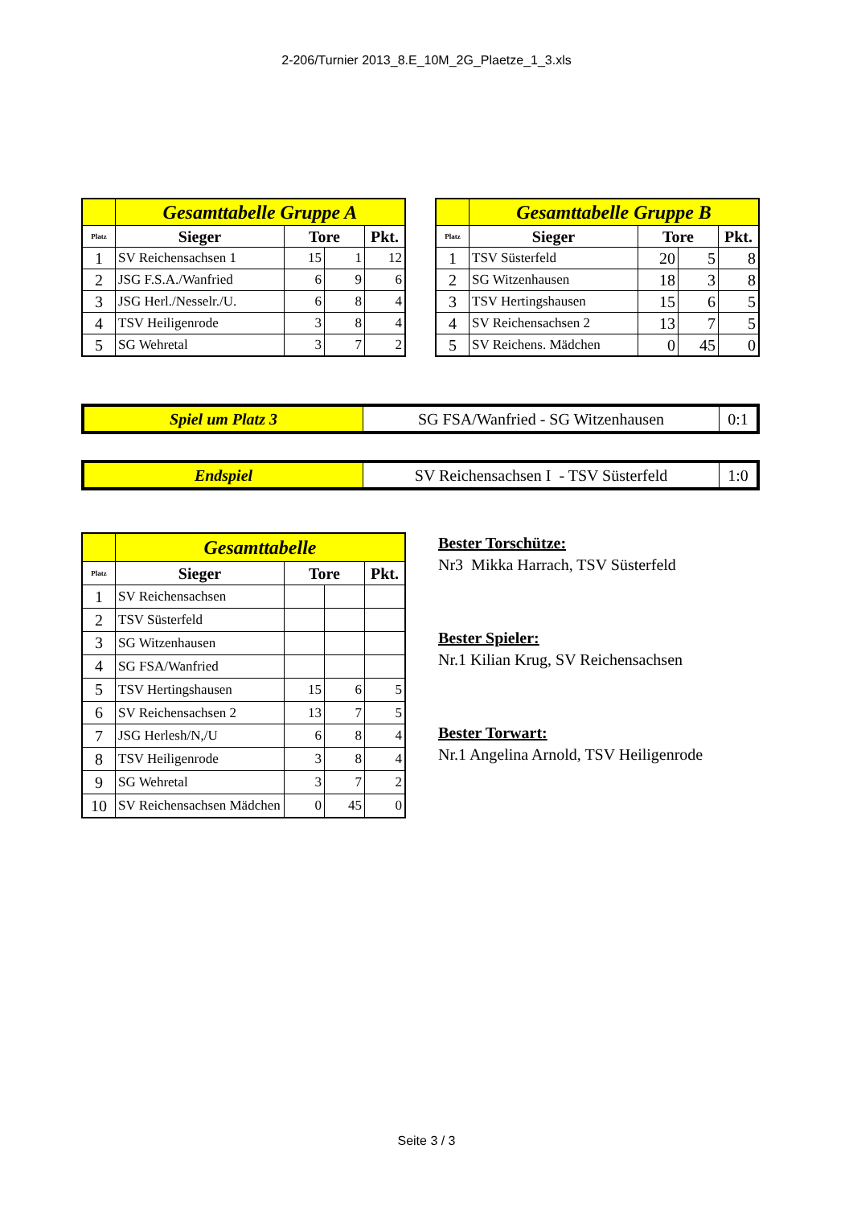2-206/Turnier 2013_8.E_10M_2G_Plaetze_1_3.xls
| | Gesamttabelle Gruppe A | | | |
| Platz | Sieger | Tore | | Pkt. |
| 1 | SV Reichensachsen 1 | 15 | 1 | 12 |
| 2 | JSG F.S.A./Wanfried | 6 | 9 | 6 |
| 3 | JSG Herl./Nesselr./U. | 6 | 8 | 4 |
| 4 | TSV Heiligenrode | 3 | 8 | 4 |
| 5 | SG Wehretal | 3 | 7 | 2 |
| | Gesamttabelle Gruppe B | | | |
| Platz | Sieger | Tore | | Pkt. |
| 1 | TSV Süsterfeld | 20 | 5 | 8 |
| 2 | SG Witzenhausen | 18 | 3 | 8 |
| 3 | TSV Hertingshausen | 15 | 6 | 5 |
| 4 | SV Reichensachsen 2 | 13 | 7 | 5 |
| 5 | SV Reichens. Mädchen | 0 | 45 | 0 |
| Spiel um Platz 3 | SG FSA/Wanfried - SG Witzenhausen | 0:1 |
| Endspiel | SV Reichensachsen I - TSV Süsterfeld | 1:0 |
| | Gesamttabelle | | | |
| Platz | Sieger | Tore | | Pkt. |
| 1 | SV Reichensachsen | | | |
| 2 | TSV Süsterfeld | | | |
| 3 | SG Witzenhausen | | | |
| 4 | SG FSA/Wanfried | | | |
| 5 | TSV Hertingshausen | 15 | 6 | 5 |
| 6 | SV Reichensachsen 2 | 13 | 7 | 5 |
| 7 | JSG Herlesh/N,/U | 6 | 8 | 4 |
| 8 | TSV Heiligenrode | 3 | 8 | 4 |
| 9 | SG Wehretal | 3 | 7 | 2 |
| 10 | SV Reichensachsen Mädchen | 0 | 45 | 0 |
Bester Torschütze:
Nr3 Mikka Harrach, TSV Süsterfeld
Bester Spieler:
Nr.1 Kilian Krug, SV Reichensachsen
Bester Torwart:
Nr.1 Angelina Arnold, TSV Heiligenrode
Seite 3 / 3